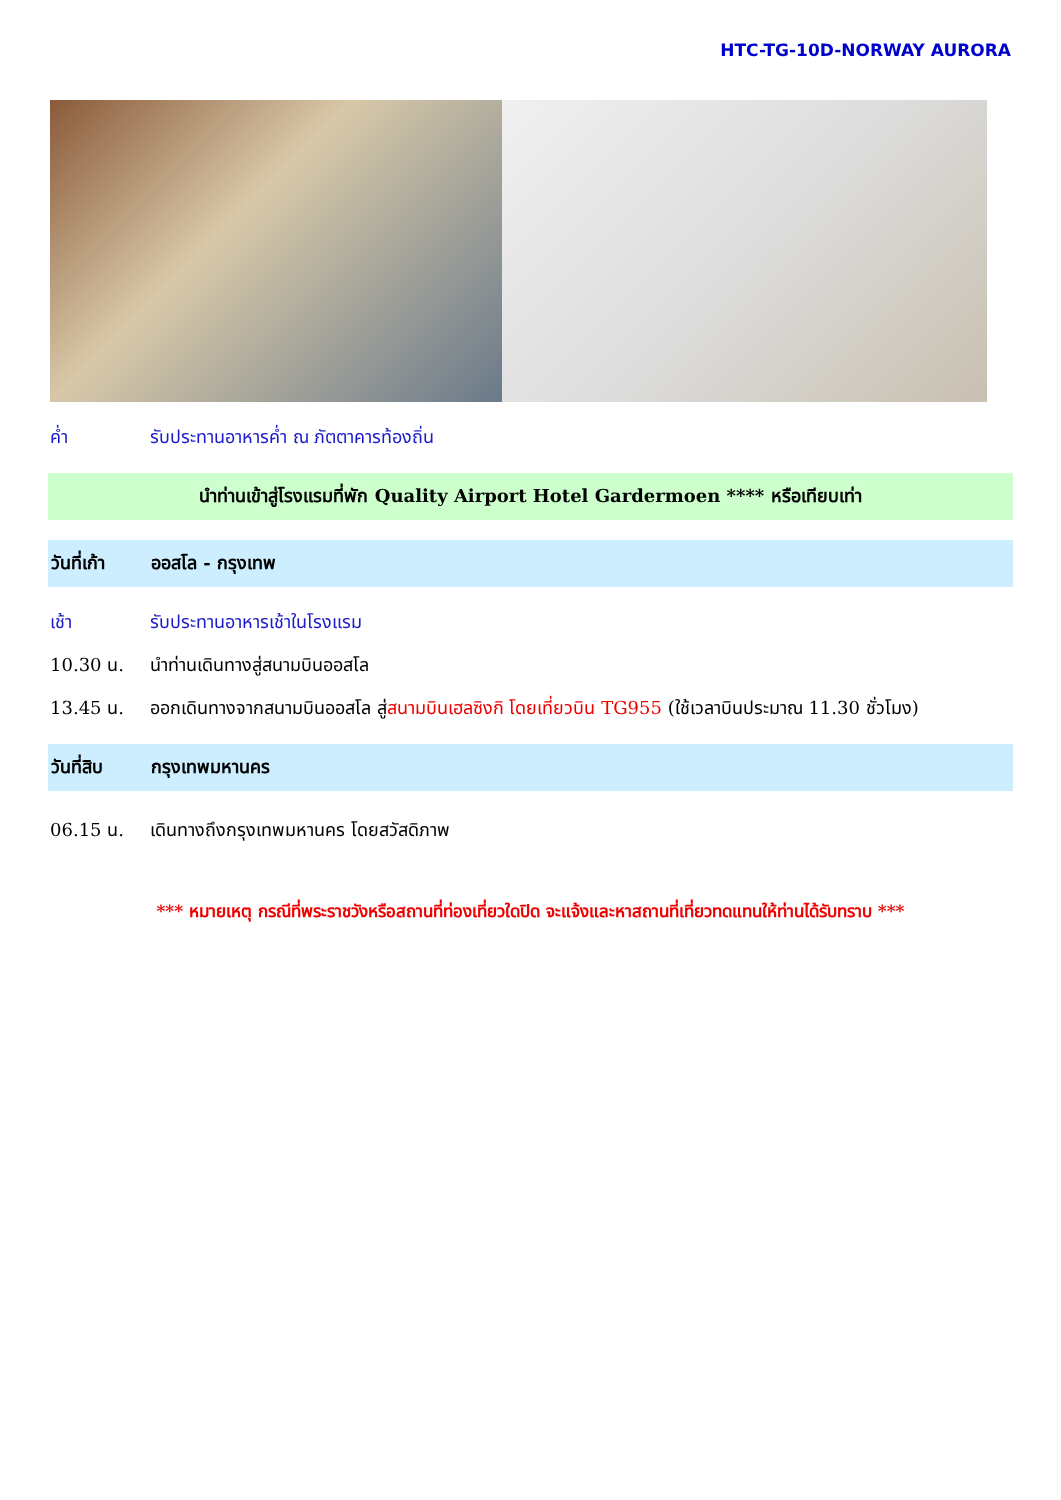HTC-TG-10D-NORWAY AURORA
ค่ำ รับประทานอาหารค่ำ ณ ภัตตาคารท้องถิ่น
นำท่านเข้าสู่โรงแรมที่พัก Quality Airport Hotel Gardermoen **** หรือเทียบเท่า
วันที่เก้า ออสโล - กรุงเทพ
เช้า รับประทานอาหารเช้าในโรงแรม
10.30 น. นำท่านเดินทางสู่สนามบินออสโล
13.45 น. ออกเดินทางจากสนามบินออสโล สู่สนามบินเฮลซิงกิ โดยเที่ยวบิน TG955 (ใช้เวลาบินประมาณ 11.30 ชั่วโมง)
วันที่สิบ กรุงเทพมหานคร
06.15 น. เดินทางถึงกรุงเทพมหานคร โดยสวัสดิภาพ
*** หมายเหตุ กรณีที่พระราชวังหรือสถานที่ท่องเที่ยวใดปิด จะแจ้งและหาสถานที่เที่ยวทดแทนให้ท่านได้รับทราบ ***